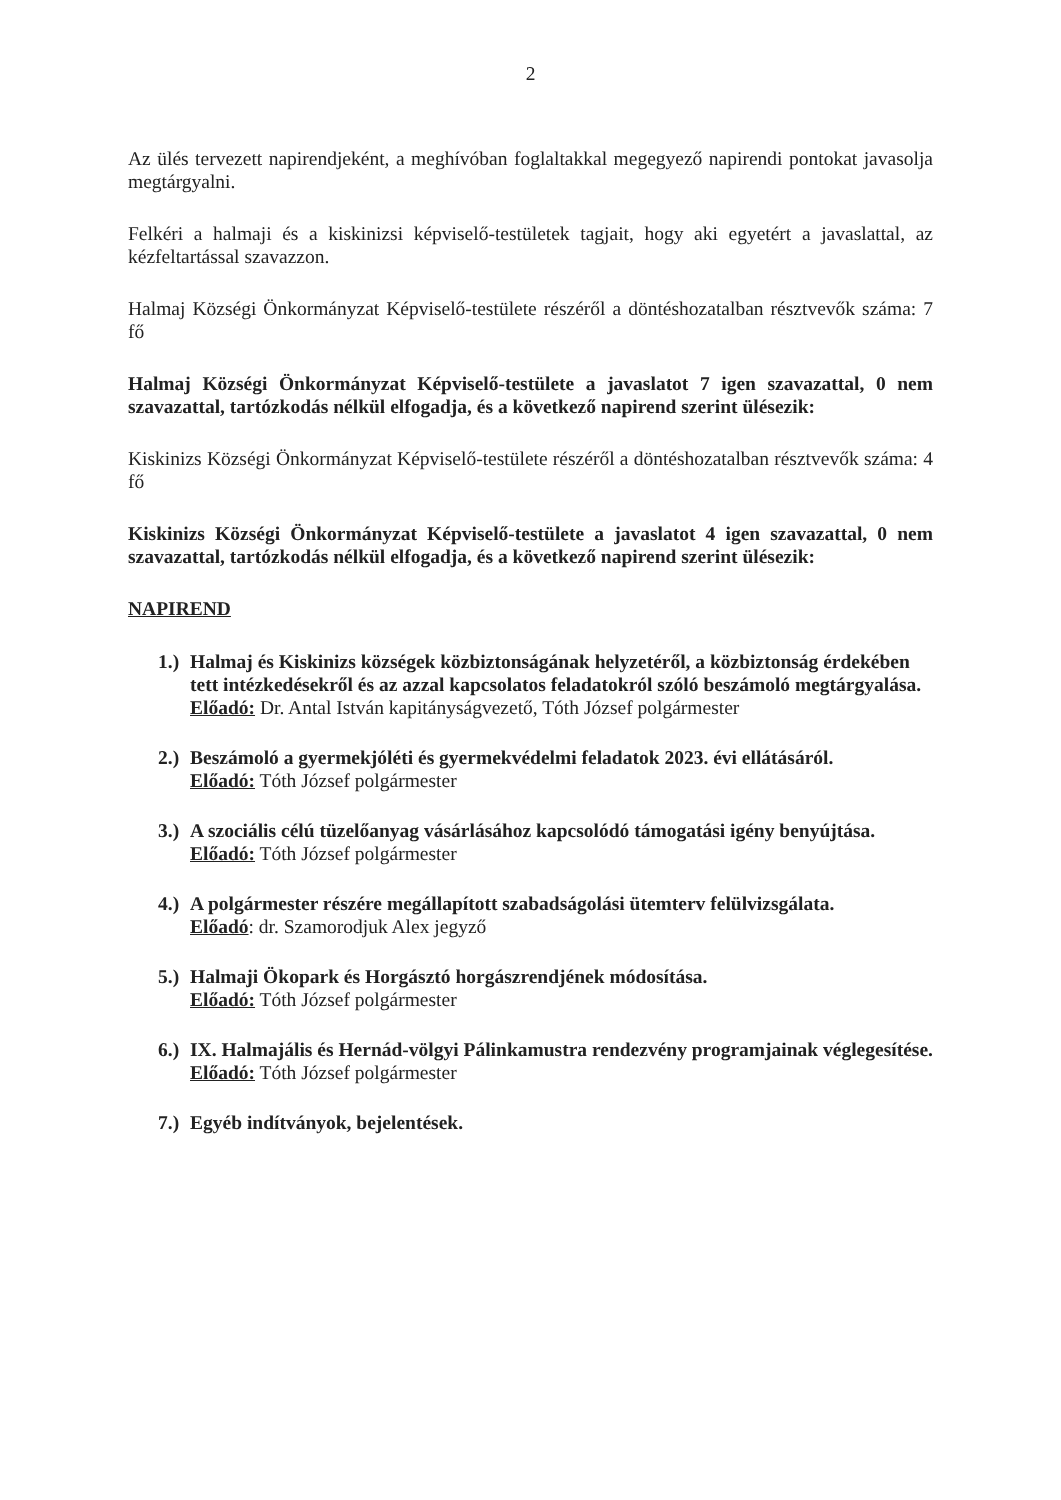2
Az ülés tervezett napirendjeként, a meghívóban foglaltakkal megegyező napirendi pontokat javasolja megtárgyalni.
Felkéri a halmaji és a kiskinizsi képviselő-testületek tagjait, hogy aki egyetért a javaslattal, az kézfeltartással szavazzon.
Halmaj Községi Önkormányzat Képviselő-testülete részéről a döntéshozatalban résztvevők száma: 7 fő
Halmaj Községi Önkormányzat Képviselő-testülete a javaslatot 7 igen szavazattal, 0 nem szavazattal, tartózkodás nélkül elfogadja, és a következő napirend szerint ülésezik:
Kiskinizs Községi Önkormányzat Képviselő-testülete részéről a döntéshozatalban résztvevők száma: 4 fő
Kiskinizs Községi Önkormányzat Képviselő-testülete a javaslatot 4 igen szavazattal, 0 nem szavazattal, tartózkodás nélkül elfogadja, és a következő napirend szerint ülésezik:
NAPIREND
1.)
Halmaj és Kiskinizs községek közbiztonságának helyzetéről, a közbiztonság érdekében tett intézkedésekről és az azzal kapcsolatos feladatokról szóló beszámoló megtárgyalása.
Előadó: Dr. Antal István kapitányságvezető, Tóth József polgármester
2.)
Beszámoló a gyermekjóléti és gyermekvédelmi feladatok 2023. évi ellátásáról.
Előadó: Tóth József polgármester
3.)
A szociális célú tüzelőanyag vásárlásához kapcsolódó támogatási igény benyújtása.
Előadó: Tóth József polgármester
4.)
A polgármester részére megállapított szabadságolási ütemterv felülvizsgálata.
Előadó: dr. Szamorodjuk Alex jegyző
5.)
Halmaji Ökopark és Horgásztó horgászrendjének módosítása.
Előadó: Tóth József polgármester
6.)
IX. Halmajális és Hernád-völgyi Pálinkamustra rendezvény programjainak véglegesítése.
Előadó: Tóth József polgármester
7.)
Egyéb indítványok, bejelentések.